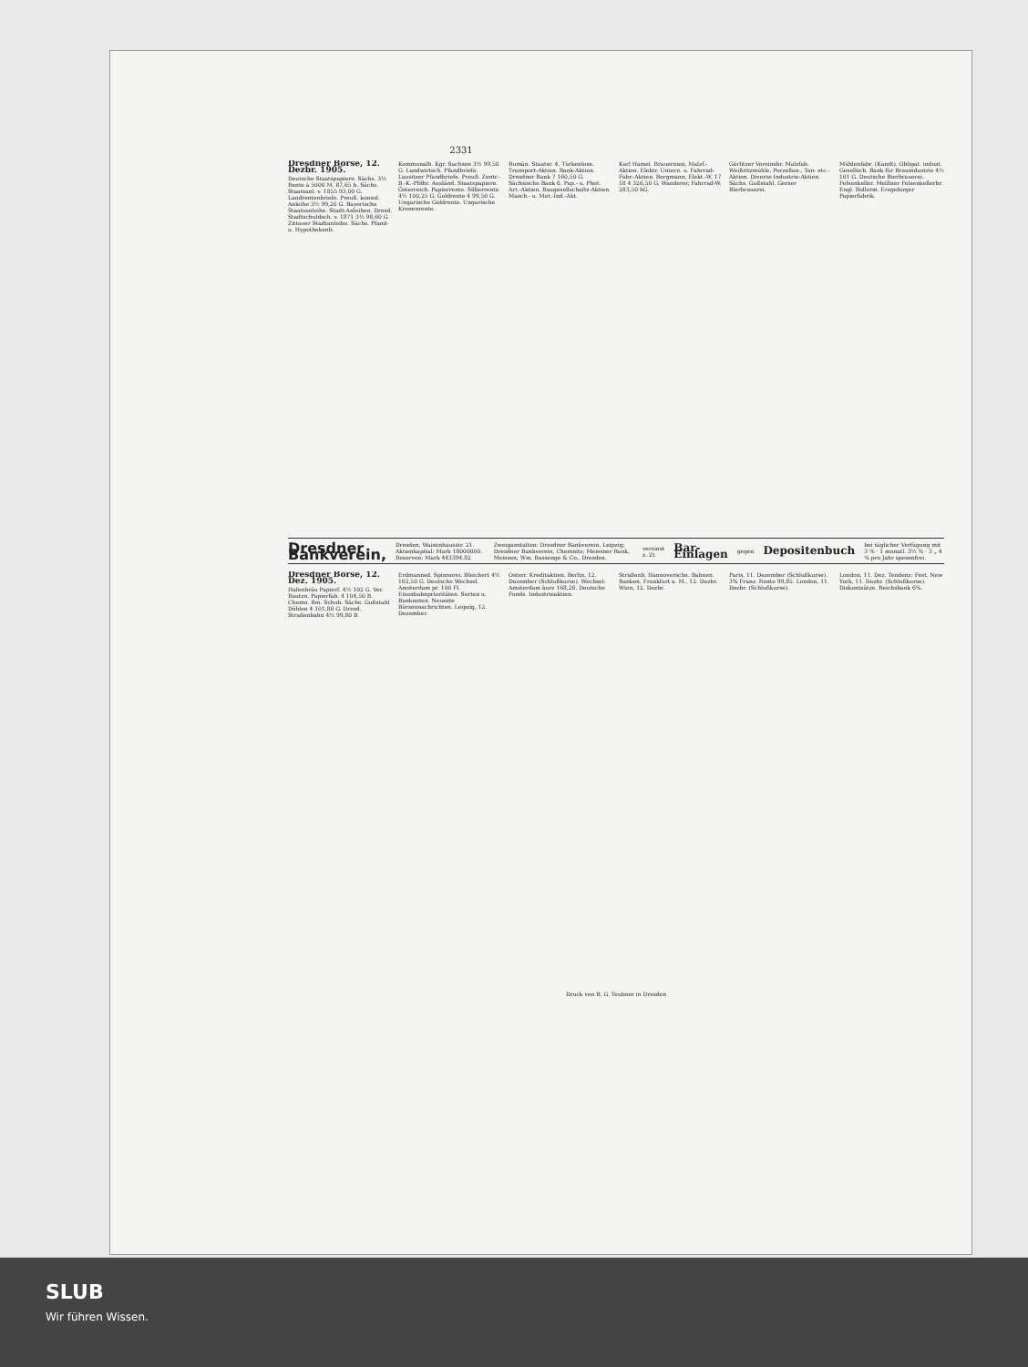2331
Dresdner Börse, 12. Dezbr. 1905.
Deutsche Staatspapiere. Sächs. 3½ Rente à 5000 M. 87,65 b. Sächs. Staatsanl. v. 1855 93,00 G. Landrentenbriefe. Preuß. konsol. Anleihe 3½ 99,20 G. Bayerische Staatsanleihe. Stadt-Anleihen. Dresd. Stadtschuldsch. v. 1871 3½ 98,60 G. Zittauer Stadtanleihe. Sächs. Pfand- u. Hypothekenb.
Kommunalb. Kgr. Sachsen 3½ 99,50 G. Landwirtsch. Pfandbriefe. Lausitzer Pfandbriefe. Preuß. Zentr.-B.-K.-Pfdbr. Ausländ. Staatspapiere. Österreich. Papierrente. Silberrente 4½ 100,25 G. Goldrente 4 99,50 G. Ungarische Goldrente. Ungarische Kronenrente.
Rumän. Staatsr. 4. Türkenlose. Transport-Aktien. Bank-Aktien. Dresdner Bank 7 160,50 G. Sächsische Bank 6. Pap.- u. Phot. Art.-Aktien. Baugesellschafts-Aktien. Masch.- u. Met.-Ind.-Akt.
Karl Hamel. Brauereien, Malzf.-Aktien. Elektr. Untern. u. Fahrrad-Fabr.-Aktien. Bergmann, Elekt.-W. 17 18 4 326,50 G. Wanderer, Fahrrad-W. 283,50 bG.
Görlitzer Vereinsbr. Malzfab. Weißritzmühle. Porzellan-, Ton- etc.-Aktien. Diverse Industrie-Aktien. Sächs. Gußstahl. Gerser Bierbrauerei.
Mühlenfabr. (Kandt). Obligat. indust. Gesellsch. Bank für Brauindustrie 4½ 101 G. Deutsche Bierbrauerei. Felsenkeller. Meißner Felsenkellerbr. Engl. Bollerm. Erzgebirger Papierfabrik.
Dresdner Bankverein, Dresden, Waisenhausstr. 21. Aktienkapital: Mark 18000000. Reserven: Mark 443394.82 Zweiganstalten: Dresdner Bankverein, Leipzig; Dresdner Bankverein, Chemnitz; Meissner Bank, Meissen; Wm. Bassenge & Co., Dresden. verzinst z. Zt Bar-Einlagen gegen Depositenbuch bei täglicher Verfügung mit 3 % · 1 monatl. 3½ % · 3 „ 4 % pro Jahr spesenfrei.
Dresdner Börse, 12. Dez. 1905.
Hafenbräu Papierf. 4½ 102 G. Ver. Bautzn. Papierfab. 4 104,50 B. Chemn. Bm. Schub. Sächs. Gußstahl Döhlen 4 101,80 G. Dresd. Straßenbahn 4½ 99,80 B.
Erdmannsd. Spinnerei. Bleichert 4½ 102,50 G. Deutsche Wechsel. Amsterdam pr. 100 Fl. Eisenbahnprioritäten. Sorten u. Banknoten. Neueste Börsennachrichten. Leipzig, 12. Dezember.
Osterr. Kreditaktien. Berlin, 12. Dezember (Schlußkurse). Wechsel: Amsterdam kurz 168,20. Deutsche Fonds. Industrieaktien.
Straßenb. Hannoversche. Bahnen. Banken. Frankfurt a. M., 12. Dezbr. Wien, 12. Dezbr.
Paris, 11. Dezember (Schlußkurse). 3% Franz. Rente 99,85. London, 11. Dezbr. (Schlußkurse).
London, 11. Dez. Tendenz: Fest. New York, 11. Dezbr. (Schlußkurse). Diskontsätze. Reichsbank 6%.
Druck von B. G. Teubner in Dresden
SLUB
Wir führen Wissen.